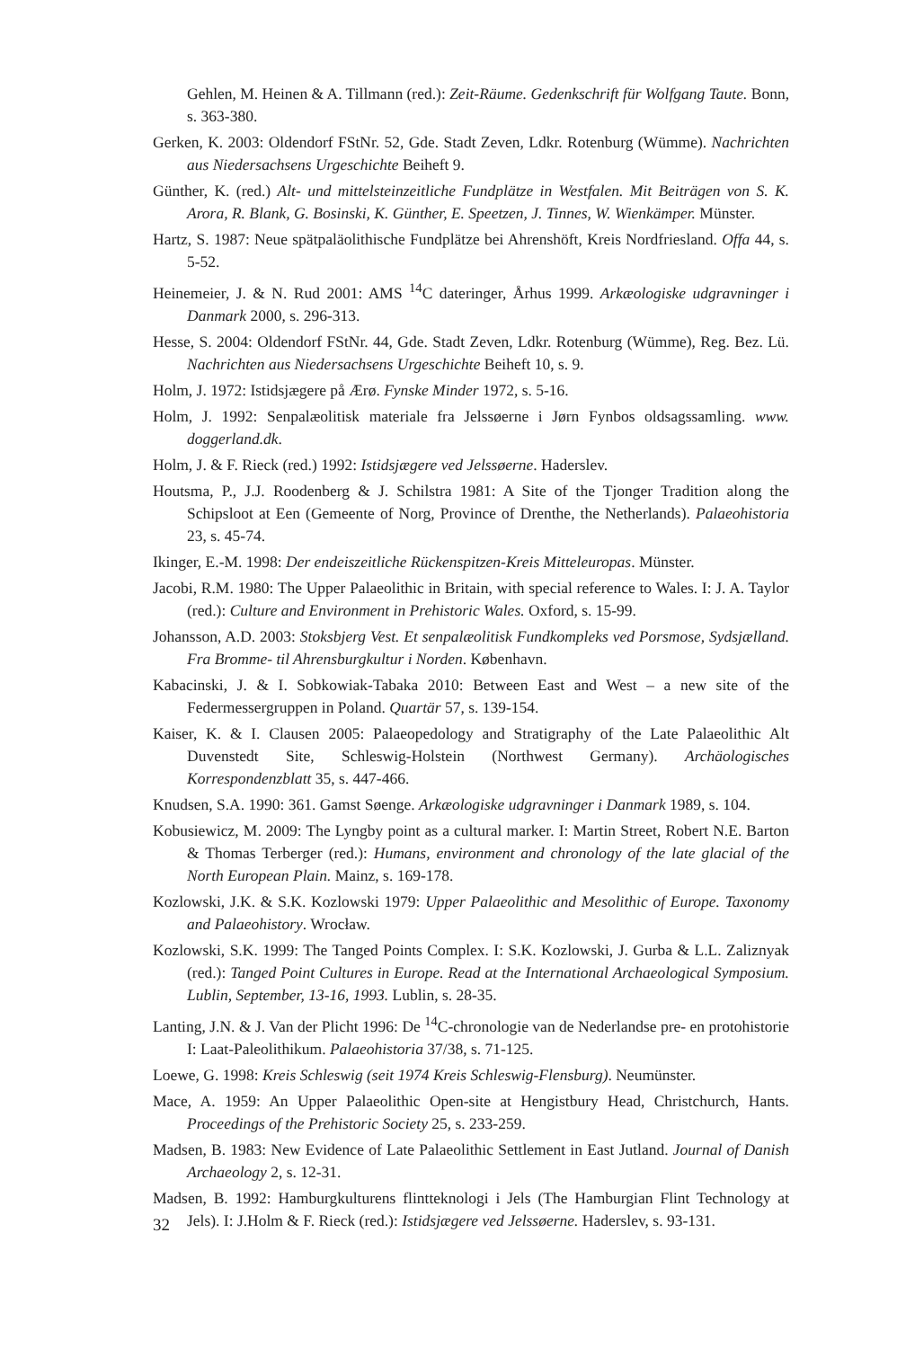Gehlen, M. Heinen & A. Tillmann (red.): Zeit-Räume. Gedenkschrift für Wolfgang Taute. Bonn, s. 363-380.
Gerken, K. 2003: Oldendorf FStNr. 52, Gde. Stadt Zeven, Ldkr. Rotenburg (Wümme). Nachrichten aus Niedersachsens Urgeschichte Beiheft 9.
Günther, K. (red.) Alt- und mittelsteinzeitliche Fundplätze in Westfalen. Mit Beiträgen von S. K. Arora, R. Blank, G. Bosinski, K. Günther, E. Speetzen, J. Tinnes, W. Wienkämper. Münster.
Hartz, S. 1987: Neue spätpaläolithische Fundplätze bei Ahrenshöft, Kreis Nordfriesland. Offa 44, s. 5-52.
Heinemeier, J. & N. Rud 2001: AMS <sup>14</sup>C dateringer, Århus 1999. Arkæologiske udgravninger i Danmark 2000, s. 296-313.
Hesse, S. 2004: Oldendorf FStNr. 44, Gde. Stadt Zeven, Ldkr. Rotenburg (Wümme), Reg. Bez. Lü. Nachrichten aus Niedersachsens Urgeschichte Beiheft 10, s. 9.
Holm, J. 1972: Istidsjægere på Ærø. Fynske Minder 1972, s. 5-16.
Holm, J. 1992: Senpalæolitisk materiale fra Jelssøerne i Jørn Fynbos oldsagssamling. www. doggerland.dk.
Holm, J. & F. Rieck (red.) 1992: Istidsjægere ved Jelssøerne. Haderslev.
Houtsma, P., J.J. Roodenberg & J. Schilstra 1981: A Site of the Tjonger Tradition along the Schipsloot at Een (Gemeente of Norg, Province of Drenthe, the Netherlands). Palaeohistoria 23, s. 45-74.
Ikinger, E.-M. 1998: Der endeiszeitliche Rückenspitzen-Kreis Mitteleuropas. Münster.
Jacobi, R.M. 1980: The Upper Palaeolithic in Britain, with special reference to Wales. I: J. A. Taylor (red.): Culture and Environment in Prehistoric Wales. Oxford, s. 15-99.
Johansson, A.D. 2003: Stoksbjerg Vest. Et senpalæolitisk Fundkompleks ved Porsmose, Sydsjælland. Fra Bromme- til Ahrensburgkultur i Norden. København.
Kabacinski, J. & I. Sobkowiak-Tabaka 2010: Between East and West – a new site of the Federmessergruppen in Poland. Quartär 57, s. 139-154.
Kaiser, K. & I. Clausen 2005: Palaeopedology and Stratigraphy of the Late Palaeolithic Alt Duvenstedt Site, Schleswig-Holstein (Northwest Germany). Archäologisches Korrespondenzblatt 35, s. 447-466.
Knudsen, S.A. 1990: 361. Gamst Søenge. Arkæologiske udgravninger i Danmark 1989, s. 104.
Kobusiewicz, M. 2009: The Lyngby point as a cultural marker. I: Martin Street, Robert N.E. Barton & Thomas Terberger (red.): Humans, environment and chronology of the late glacial of the North European Plain. Mainz, s. 169-178.
Kozlowski, J.K. & S.K. Kozlowski 1979: Upper Palaeolithic and Mesolithic of Europe. Taxonomy and Palaeohistory. Wrocław.
Kozlowski, S.K. 1999: The Tanged Points Complex. I: S.K. Kozlowski, J. Gurba & L.L. Zaliznyak (red.): Tanged Point Cultures in Europe. Read at the International Archaeological Symposium. Lublin, September, 13-16, 1993. Lublin, s. 28-35.
Lanting, J.N. & J. Van der Plicht 1996: De <sup>14</sup>C-chronologie van de Nederlandse pre- en protohistorie I: Laat-Paleolithikum. Palaeohistoria 37/38, s. 71-125.
Loewe, G. 1998: Kreis Schleswig (seit 1974 Kreis Schleswig-Flensburg). Neumünster.
Mace, A. 1959: An Upper Palaeolithic Open-site at Hengistbury Head, Christchurch, Hants. Proceedings of the Prehistoric Society 25, s. 233-259.
Madsen, B. 1983: New Evidence of Late Palaeolithic Settlement in East Jutland. Journal of Danish Archaeology 2, s. 12-31.
Madsen, B. 1992: Hamburgkulturens flintteknologi i Jels (The Hamburgian Flint Technology at Jels). I: J.Holm & F. Rieck (red.): Istidsjægere ved Jelssøerne. Haderslev, s. 93-131.
32